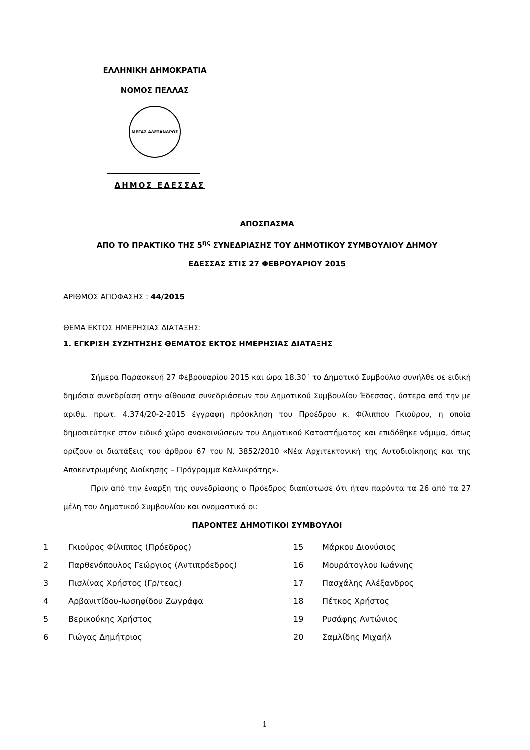ΕΛΛΗΝΙΚΗ ΔΗΜΟΚΡΑΤΙΑ
ΝΟΜΟΣ ΠΕΛΛΑΣ
ΜΕΓΑΣ ΑΛΕΞΑΝΔΡΟΣ
ΔΗΜΟΣ ΕΔΕΣΣΑΣ
ΑΠΟΣΠΑΣΜΑ
ΑΠΟ ΤΟ ΠΡΑΚΤΙΚΟ ΤΗΣ 5<sup>ης</sup> ΣΥΝΕΔΡΙΑΣΗΣ ΤΟΥ ΔΗΜΟΤΙΚΟΥ ΣΥΜΒΟΥΛΙΟΥ ΔΗΜΟΥ
ΕΔΕΣΣΑΣ ΣΤΙΣ 27 ΦΕΒΡΟΥΑΡΙΟΥ 2015
ΑΡΙΘΜΟΣ ΑΠΟΦΑΣΗΣ : 44/2015
ΘΕΜΑ ΕΚΤΟΣ ΗΜΕΡΗΣΙΑΣ ΔΙΑΤΑΞΗΣ:
1. ΕΓΚΡΙΣΗ ΣΥΖΗΤΗΣΗΣ ΘΕΜΑΤΟΣ ΕΚΤΟΣ ΗΜΕΡΗΣΙΑΣ ΔΙΑΤΑΞΗΣ
Σήμερα Παρασκευή 27 Φεβρουαρίου 2015 και ώρα 18.30΄ το Δημοτικό Συμβούλιο συνήλθε σε ειδική δημόσια συνεδρίαση στην αίθουσα συνεδριάσεων του Δημοτικού Συμβουλίου Έδεσσας, ύστερα από την με αριθμ. πρωτ. 4.374/20-2-2015 έγγραφη πρόσκληση του Προέδρου κ. Φίλιππου Γκιούρου, η οποία δημοσιεύτηκε στον ειδικό χώρο ανακοινώσεων του Δημοτικού Καταστήματος και επιδόθηκε νόμιμα, όπως ορίζουν οι διατάξεις του άρθρου 67 του Ν. 3852/2010 «Νέα Αρχιτεκτονική της Αυτοδιοίκησης και της Αποκεντρωμένης Διοίκησης – Πρόγραμμα Καλλικράτης».
Πριν από την έναρξη της συνεδρίασης ο Πρόεδρος διαπίστωσε ότι ήταν παρόντα τα 26 από τα 27 μέλη του Δημοτικού Συμβουλίου και ονομαστικά οι:
ΠΑΡΟΝΤΕΣ ΔΗΜΟΤΙΚΟΙ ΣΥΜΒΟΥΛΟΙ
| 1 | Γκιούρος Φίλιππος (Πρόεδρος) | 15 | Μάρκου Διονύσιος |
| 2 | Παρθενόπουλος Γεώργιος (Αντιπρόεδρος) | 16 | Μουράτογλου Ιωάννης |
| 3 | Πισλίνας Χρήστος (Γρ/τεας) | 17 | Πασχάλης Αλέξανδρος |
| 4 | Αρβανιτίδου-Ιωσηφίδου Ζωγράφα | 18 | Πέτκος Χρήστος |
| 5 | Βερικούκης Χρήστος | 19 | Ρυσάφης Αντώνιος |
| 6 | Γιώγας Δημήτριος | 20 | Σαμλίδης Μιχαήλ |
1